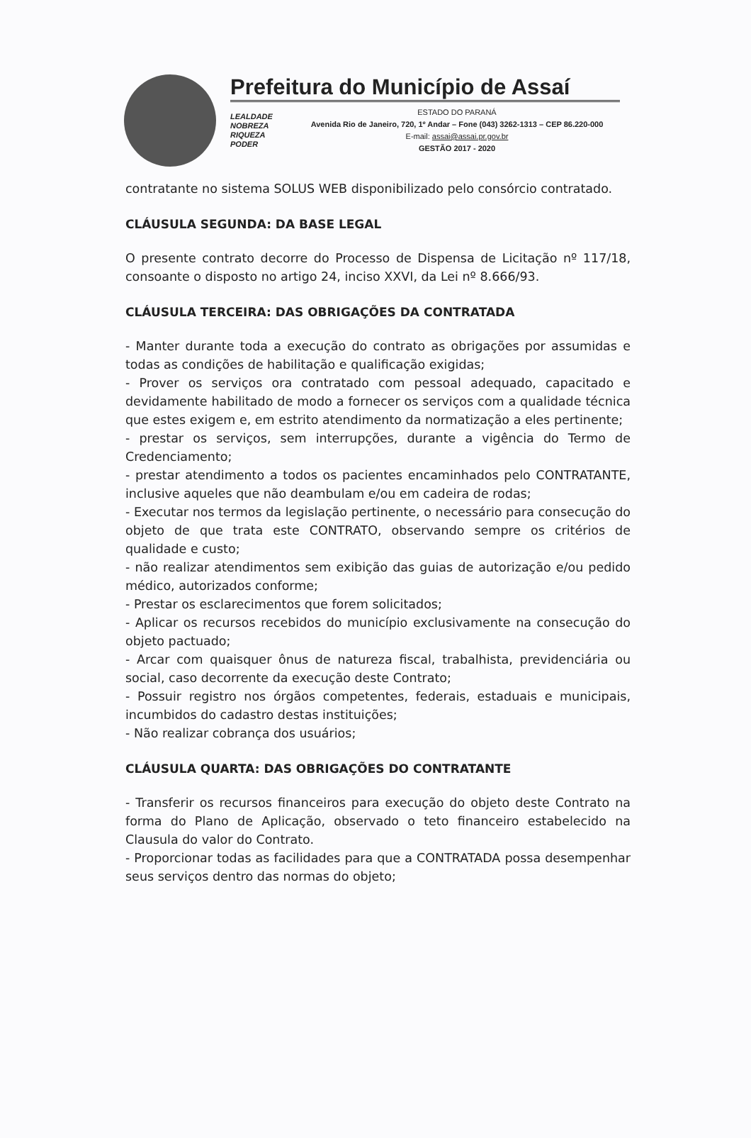Prefeitura do Município de Assaí
LEALDADE
NOBREZA
RIQUEZA
PODER
ESTADO DO PARANÁ
Avenida Rio de Janeiro, 720, 1º Andar – Fone (043) 3262-1313 – CEP 86.220-000
E-mail: assai@assai.pr.gov.br
GESTÃO 2017 - 2020
contratante no sistema SOLUS WEB disponibilizado pelo consórcio contratado.
CLÁUSULA SEGUNDA: DA BASE LEGAL
O presente contrato decorre do Processo de Dispensa de Licitação nº 117/18, consoante o disposto no artigo 24, inciso XXVI, da Lei nº 8.666/93.
CLÁUSULA TERCEIRA: DAS OBRIGAÇÕES DA CONTRATADA
- Manter durante toda a execução do contrato as obrigações por assumidas e todas as condições de habilitação e qualificação exigidas;
- Prover os serviços ora contratado com pessoal adequado, capacitado e devidamente habilitado de modo a fornecer os serviços com a qualidade técnica que estes exigem e, em estrito atendimento da normatização a eles pertinente;
- prestar os serviços, sem interrupções, durante a vigência do Termo de Credenciamento;
- prestar atendimento a todos os pacientes encaminhados pelo CONTRATANTE, inclusive aqueles que não deambulam e/ou em cadeira de rodas;
- Executar nos termos da legislação pertinente, o necessário para consecução do objeto de que trata este CONTRATO, observando sempre os critérios de qualidade e custo;
- não realizar atendimentos sem exibição das guias de autorização e/ou pedido médico, autorizados conforme;
- Prestar os esclarecimentos que forem solicitados;
- Aplicar os recursos recebidos do município exclusivamente na consecução do objeto pactuado;
- Arcar com quaisquer ônus de natureza fiscal, trabalhista, previdenciária ou social, caso decorrente da execução deste Contrato;
- Possuir registro nos órgãos competentes, federais, estaduais e municipais, incumbidos do cadastro destas instituições;
- Não realizar cobrança dos usuários;
CLÁUSULA QUARTA: DAS OBRIGAÇÕES DO CONTRATANTE
- Transferir os recursos financeiros para execução do objeto deste Contrato na forma do Plano de Aplicação, observado o teto financeiro estabelecido na Clausula do valor do Contrato.
- Proporcionar todas as facilidades para que a CONTRATADA possa desempenhar seus serviços dentro das normas do objeto;